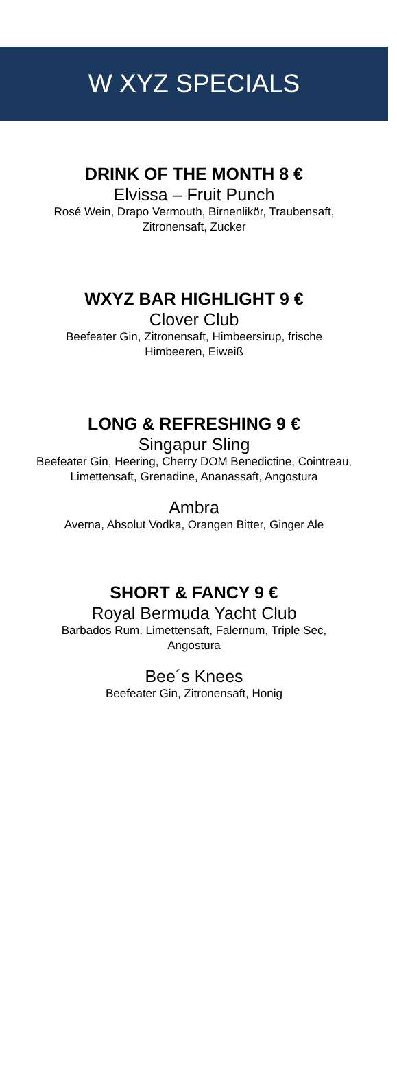W XYZ SPECIALS
DRINK OF THE MONTH 8 €
Elvissa – Fruit Punch
Rosé Wein, Drapo Vermouth, Birnenlikör, Traubensaft, Zitronensaft, Zucker
WXYZ BAR HIGHLIGHT 9 €
Clover Club
Beefeater Gin, Zitronensaft, Himbeersirup, frische Himbeeren, Eiweiß
LONG & REFRESHING 9 €
Singapur Sling
Beefeater Gin, Heering, Cherry DOM Benedictine, Cointreau, Limettensaft, Grenadine, Ananassaft, Angostura
Ambra
Averna, Absolut Vodka, Orangen Bitter, Ginger Ale
SHORT & FANCY 9 €
Royal Bermuda Yacht Club
Barbados Rum, Limettensaft, Falernum, Triple Sec, Angostura
Bee´s Knees
Beefeater Gin, Zitronensaft, Honig